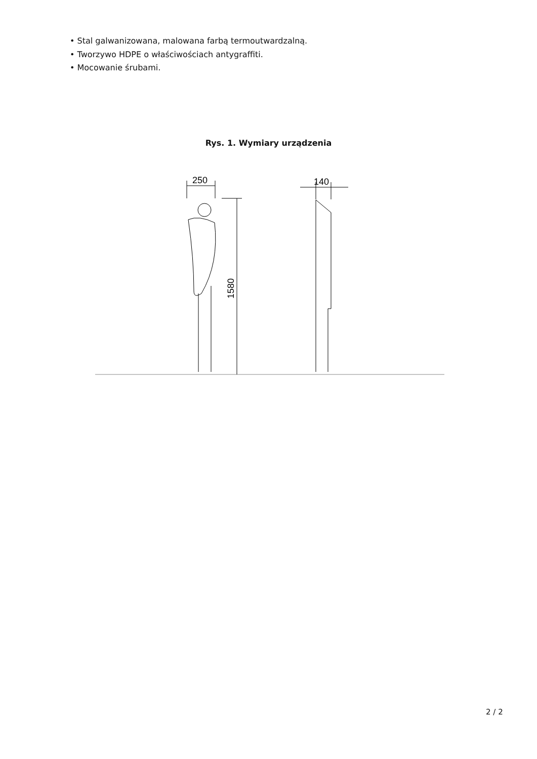• Stal galwanizowana, malowana farbą termoutwardzalną.
• Tworzywo HDPE o właściwościach antygraffiti.
• Mocowanie śrubami.
Rys. 1. Wymiary urządzenia
250
1580
140
2 / 2